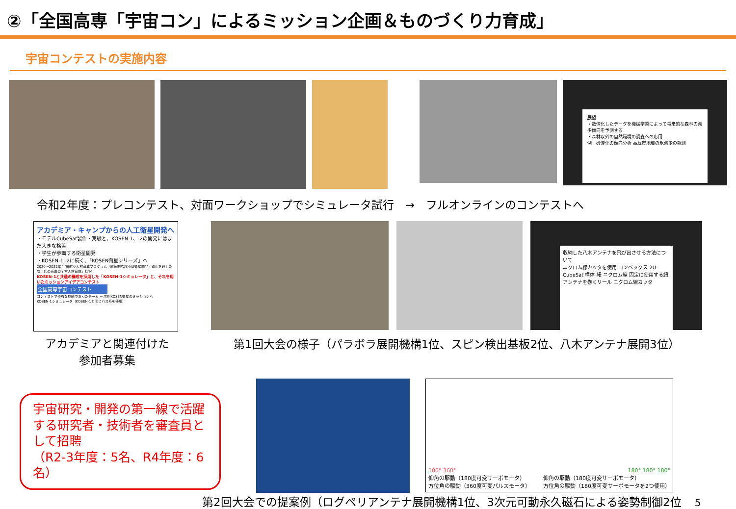②「全国高専「宇宙コン」によるミッション企画＆ものづくり力育成」
宇宙コンテストの実施内容
展望
・数値化したデータを機械学習によって将来的な森林の減少傾向を予測する
・森林以外の自然環境の調査への応用
例：砂漠化の傾向分析 高緯度地域の氷減少の観測
令和2年度：プレコンテスト、対面ワークショップでシミュレータ試行　→　フルオンラインのコンテストへ
アカデミア・キャンプからの人工衛星開発へ
・モデルCubeSat製作・実験と、KOSEN-1、-2の開発にはまだ大きな格差
・学生が参画する衛星開発
・KOSEN-1,-2に続く、「KOSEN衛星シリーズ」へ
2020～2022年 宇宙航空人材育成プログラム「継続的な超小型衛星開発・運用を通した次世代の高専型宇宙人材育成」採択
KOSEN-1と共通の構成を採用した「KOSEN-1シミュレータ」と、それを用いたミッションアイデアコンテスト
全国高専宇宙コンテスト
コンテストで優秀な成績であったチーム → 次期KOSEN衛星のミッションへ
KOSEN-1シミュレータ（KOSEN-1と同じバス系を使用）
アカデミアと関連付けた
参加者募集
収納した八木アンテナを飛び出させる方法について
ニクロム線カッタを使用 コンベックス 2U-CubeSat 構体 紐 ニクロム線 固定に使用する紐 アンテナを巻くリール ニクロム線カッタ
第1回大会の様子（パラボラ展開機構1位、スピン検出基板2位、八木アンテナ展開3位）
宇宙研究・開発の第一線で活躍する研究者・技術者を審査員として招聘
（R2-3年度：5名、R4年度：6名）
180° 360° 180° 180° 180°
仰角の駆動（180度可変サーボモータ）
方位角の駆動（360度可変パルスモータ） 仰角の駆動（180度可変サーボモータ）
方位角の駆動（180度可変サーボモータを2つ使用）
第2回大会での提案例（ログペリアンテナ展開機構1位、3次元可動永久磁石による姿勢制御2位 5